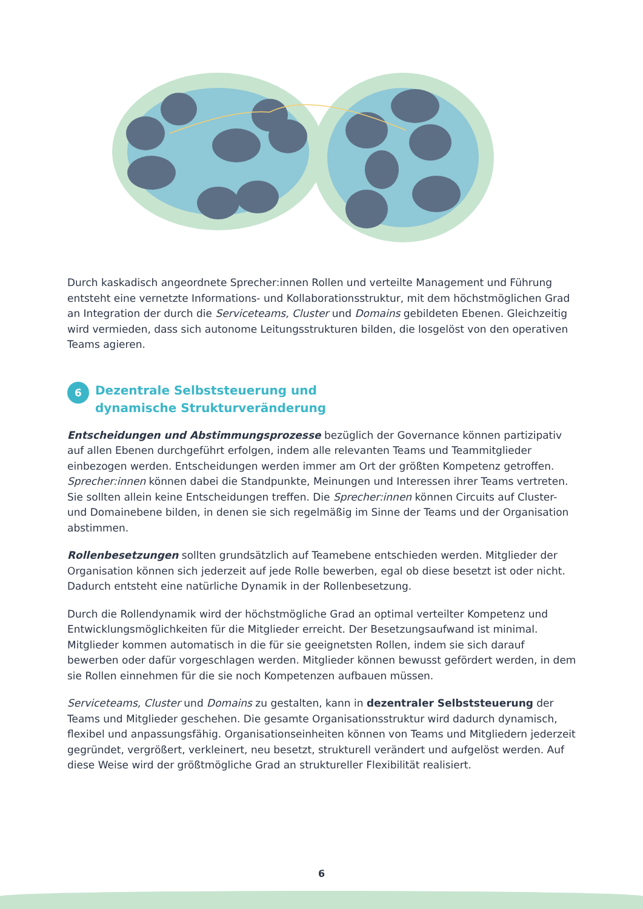Durch kaskadisch angeordnete Sprecher:innen Rollen und verteilte Management und Führung entsteht eine vernetzte Informations- und Kollaborationsstruktur, mit dem höchstmöglichen Grad an Integration der durch die Serviceteams, Cluster und Domains gebildeten Ebenen. Gleichzeitig wird vermieden, dass sich autonome Leitungsstrukturen bilden, die losgelöst von den operativen Teams agieren.
6 Dezentrale Selbststeuerung und
dynamische Strukturveränderung
Entscheidungen und Abstimmungsprozesse bezüglich der Governance können partizipativ auf allen Ebenen durchgeführt erfolgen, indem alle relevanten Teams und Teammitglieder einbezogen werden. Entscheidungen werden immer am Ort der größten Kompetenz getroffen. Sprecher:innen können dabei die Standpunkte, Meinungen und Interessen ihrer Teams vertreten. Sie sollten allein keine Entscheidungen treffen. Die Sprecher:innen können Circuits auf Cluster- und Domainebene bilden, in denen sie sich regelmäßig im Sinne der Teams und der Organisation abstimmen.
Rollenbesetzungen sollten grundsätzlich auf Teamebene entschieden werden. Mitglieder der Organisation können sich jederzeit auf jede Rolle bewerben, egal ob diese besetzt ist oder nicht. Dadurch entsteht eine natürliche Dynamik in der Rollenbesetzung.
Durch die Rollendynamik wird der höchstmögliche Grad an optimal verteilter Kompetenz und Entwicklungsmöglichkeiten für die Mitglieder erreicht. Der Besetzungsaufwand ist minimal. Mitglieder kommen automatisch in die für sie geeignetsten Rollen, indem sie sich darauf bewerben oder dafür vorgeschlagen werden. Mitglieder können bewusst gefördert werden, in dem sie Rollen einnehmen für die sie noch Kompetenzen aufbauen müssen.
Serviceteams, Cluster und Domains zu gestalten, kann in dezentraler Selbststeuerung der Teams und Mitglieder geschehen. Die gesamte Organisationsstruktur wird dadurch dynamisch, flexibel und anpassungsfähig. Organisationseinheiten können von Teams und Mitgliedern jederzeit gegründet, vergrößert, verkleinert, neu besetzt, strukturell verändert und aufgelöst werden. Auf diese Weise wird der größtmögliche Grad an struktureller Flexibilität realisiert.
6